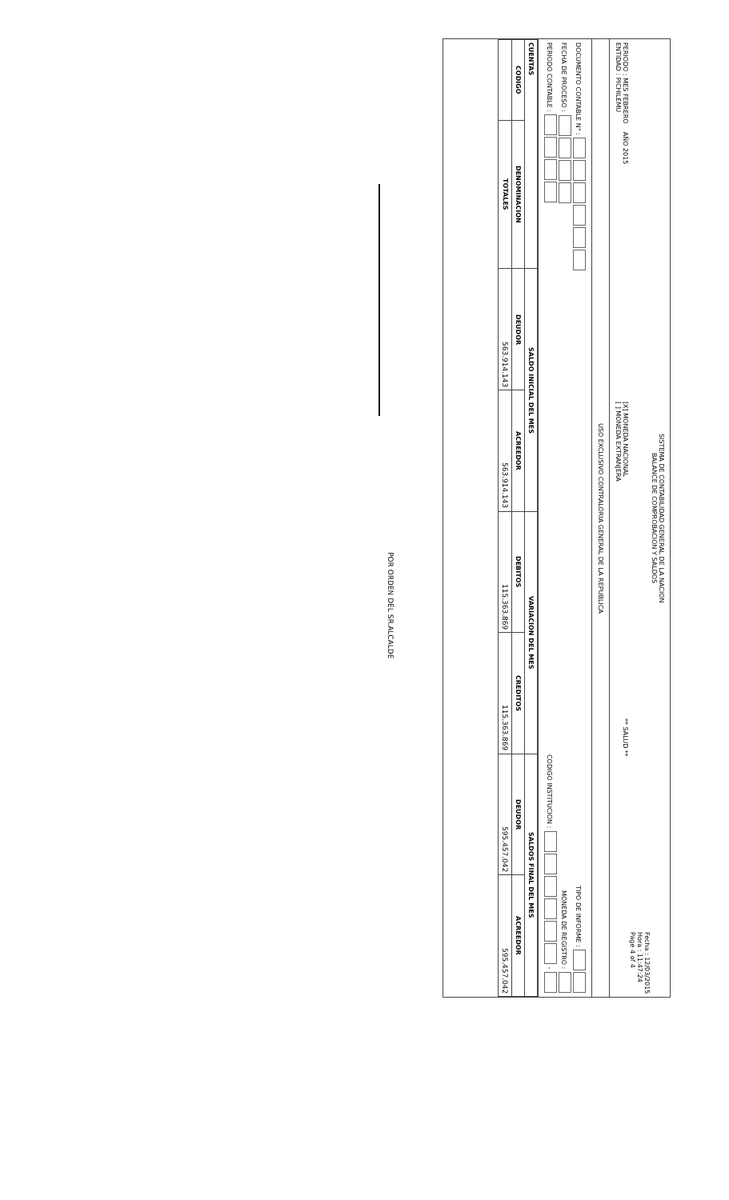SISTEMA DE CONTABILIDAD GENERAL DE LA NACION
BALANCE DE COMPROBACION Y SALDOS
Fecha : 12/03/2015
Hora : 11:47:24
Page 4 of 4
PERIODO : MES FEBRERO AÑO 2015
ENTIDAD : PICHILEMU [X] MONEDA NACIONAL
[ ] MONEDA EXTRANJERA ** SALUD **
USO EXCLUSIVO CONTRALORIA GENERAL DE LA REPUBLICA
DOCUMENTO CONTABLE N° : TIPO DE INFORME :
FECHA DE PROCESO : MONEDA DE REGISTRO :
PERIODO CONTABLE : CODIGO INSTITUCION : -
| CUENTAS | | SALDO INICIAL DEL MES | | VARIACION DEL MES | | SALDOS FINAL DEL MES | |
| --- | --- | --- | --- | --- | --- | --- | --- |
| CODIGO | DENOMINACION | DEUDOR | ACREEDOR | DEBITOS | CREDITOS | DEUDOR | ACREEDOR |
| | TOTALES | 563.914.143 | 563.914.143 | 115.363.869 | 115.363.869 | 595.457.042 | 595.457.042 |
POR ORDEN DEL SR.ALCALDE